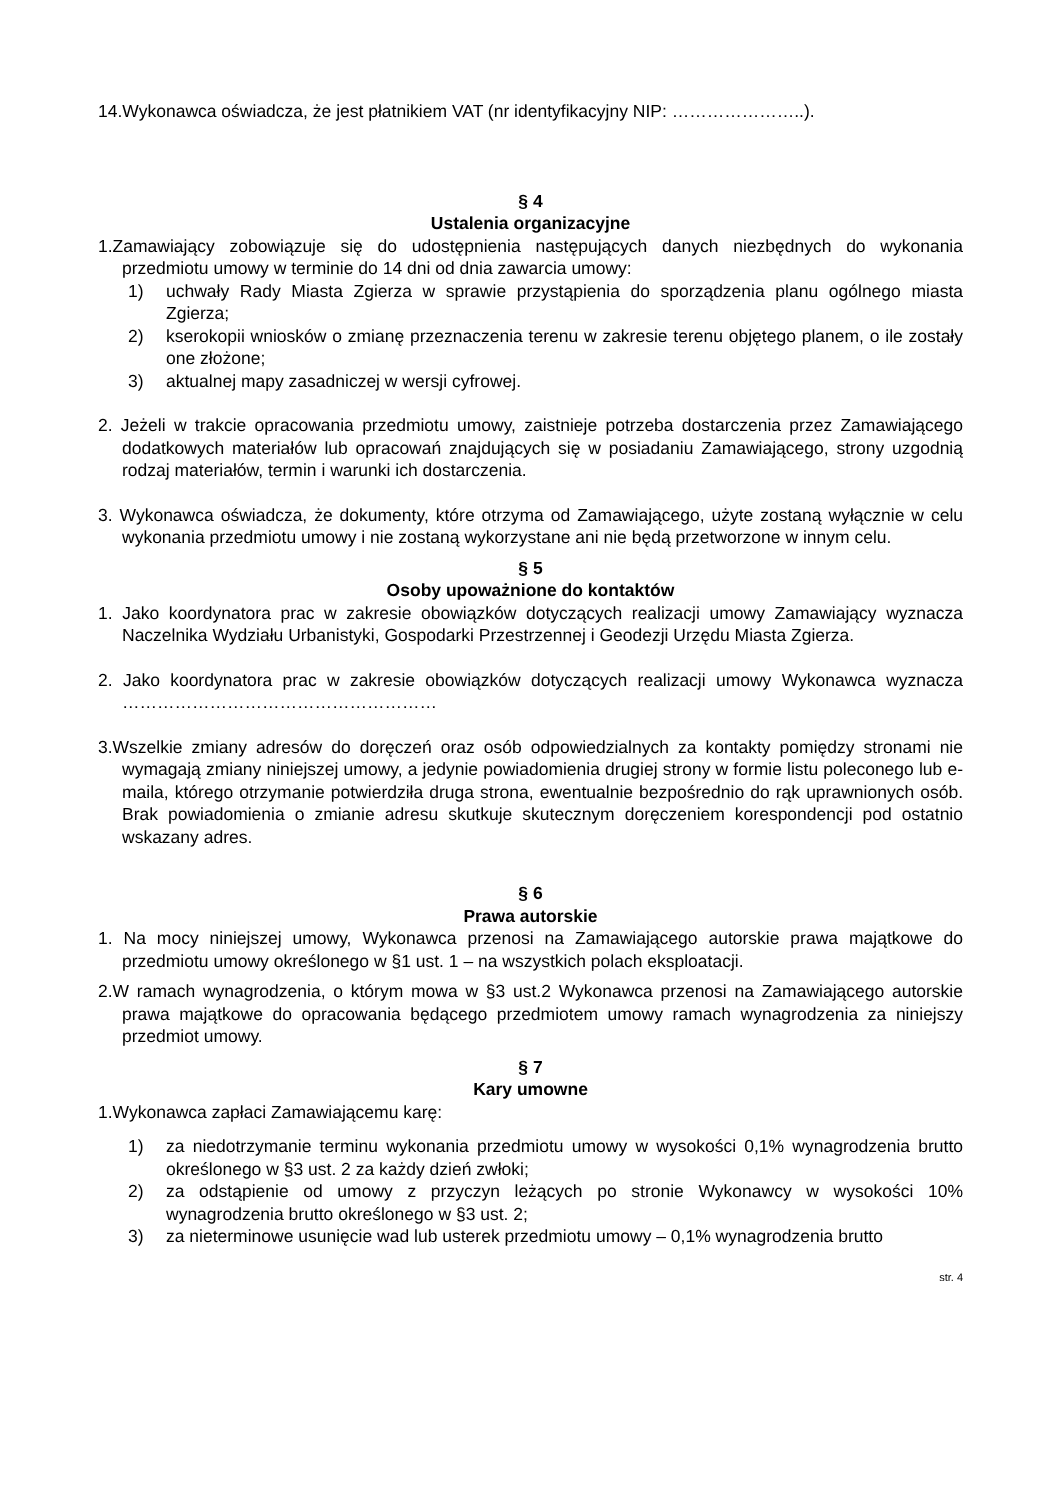14.Wykonawca oświadcza, że jest płatnikiem VAT (nr identyfikacyjny NIP: …………………..).
§ 4
Ustalenia organizacyjne
1.Zamawiający zobowiązuje się do udostępnienia następujących danych niezbędnych do wykonania przedmiotu umowy w terminie do 14 dni od dnia zawarcia umowy:
1) uchwały Rady Miasta Zgierza w sprawie przystąpienia do sporządzenia planu ogólnego miasta Zgierza;
2) kserokopii wniosków o zmianę przeznaczenia terenu w zakresie terenu objętego planem, o ile zostały one złożone;
3) aktualnej mapy zasadniczej w wersji cyfrowej.
2. Jeżeli w trakcie opracowania przedmiotu umowy, zaistnieje potrzeba dostarczenia przez Zamawiającego dodatkowych materiałów lub opracowań znajdujących się w posiadaniu Zamawiającego, strony uzgodnią rodzaj materiałów, termin i warunki ich dostarczenia.
3. Wykonawca oświadcza, że dokumenty, które otrzyma od Zamawiającego, użyte zostaną wyłącznie w celu wykonania przedmiotu umowy i nie zostaną wykorzystane ani nie będą przetworzone w innym celu.
§ 5
Osoby upoważnione do kontaktów
1. Jako koordynatora prac w zakresie obowiązków dotyczących realizacji umowy Zamawiający wyznacza Naczelnika Wydziału Urbanistyki, Gospodarki Przestrzennej i Geodezji Urzędu Miasta Zgierza.
2. Jako koordynatora prac w zakresie obowiązków dotyczących realizacji umowy Wykonawca wyznacza ………………………………………………
3.Wszelkie zmiany adresów do doręczeń oraz osób odpowiedzialnych za kontakty pomiędzy stronami nie wymagają zmiany niniejszej umowy, a jedynie powiadomienia drugiej strony w formie listu poleconego lub e-maila, którego otrzymanie potwierdziła druga strona, ewentualnie bezpośrednio do rąk uprawnionych osób. Brak powiadomienia o zmianie adresu skutkuje skutecznym doręczeniem korespondencji pod ostatnio wskazany adres.
§ 6
Prawa autorskie
1. Na mocy niniejszej umowy, Wykonawca przenosi na Zamawiającego autorskie prawa majątkowe do przedmiotu umowy określonego w §1 ust. 1 – na wszystkich polach eksploatacji.
2.W ramach wynagrodzenia, o którym mowa w §3 ust.2 Wykonawca przenosi na Zamawiającego autorskie prawa majątkowe do opracowania będącego przedmiotem umowy ramach wynagrodzenia za niniejszy przedmiot umowy.
§ 7
Kary umowne
1.Wykonawca zapłaci Zamawiającemu karę:
1) za niedotrzymanie terminu wykonania przedmiotu umowy w wysokości 0,1% wynagrodzenia brutto określonego w §3 ust. 2 za każdy dzień zwłoki;
2) za odstąpienie od umowy z przyczyn leżących po stronie Wykonawcy w wysokości 10% wynagrodzenia brutto określonego w §3 ust. 2;
3) za nieterminowe usunięcie wad lub usterek przedmiotu umowy – 0,1% wynagrodzenia brutto
str. 4